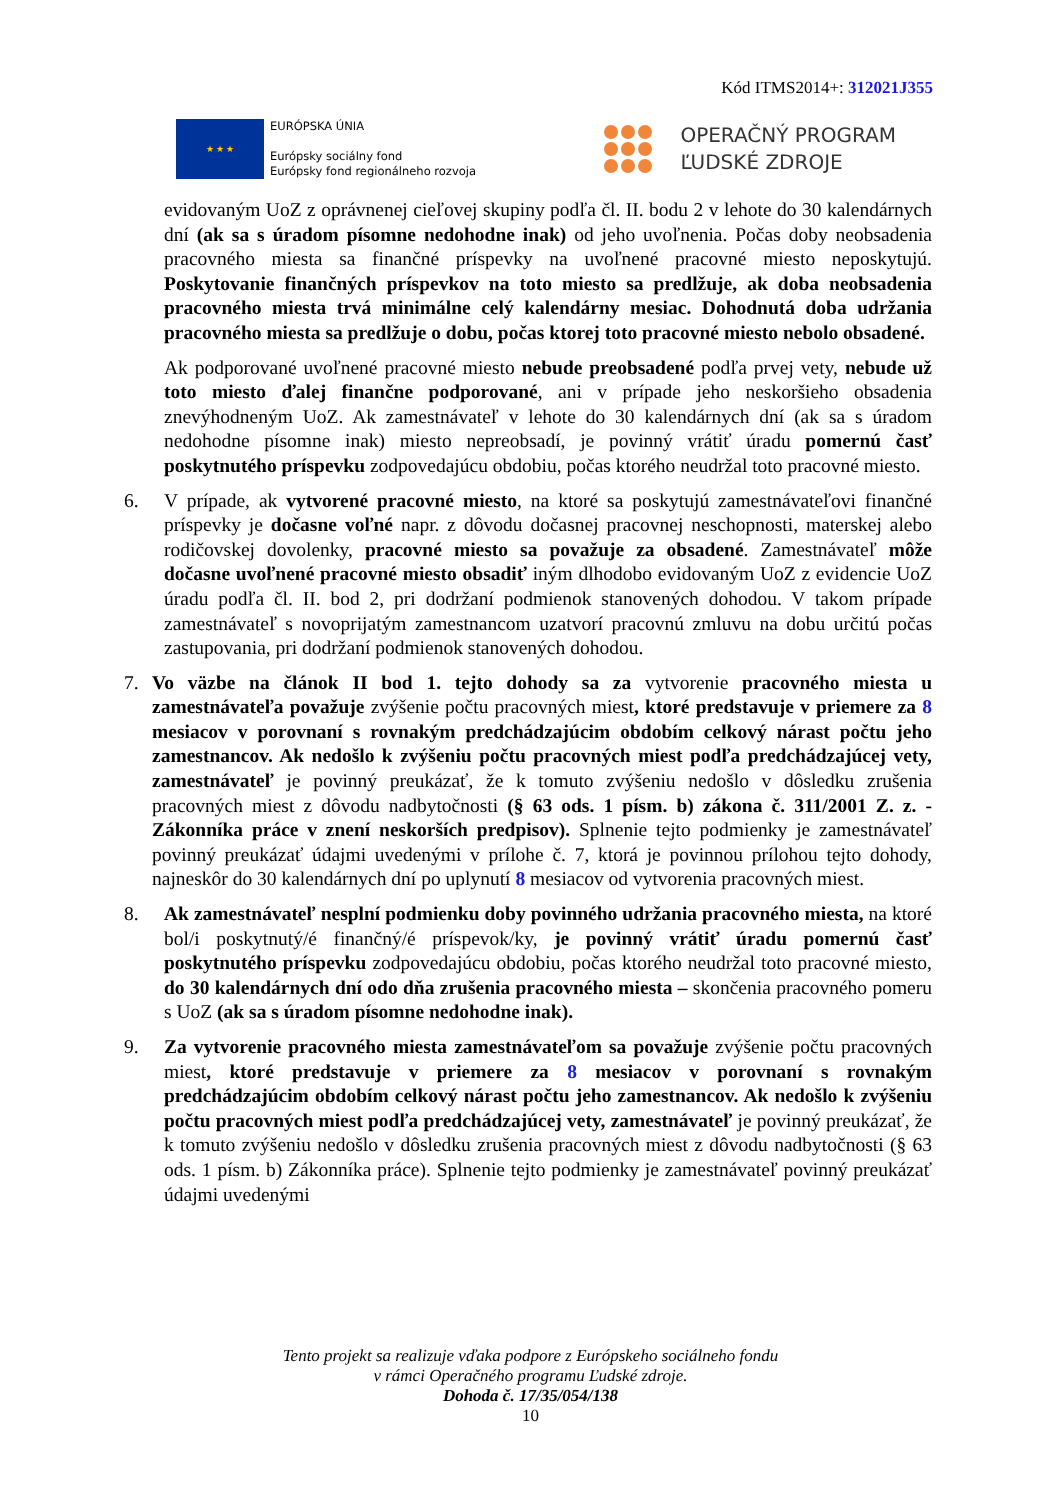Kód ITMS2014+: 312021J355
★ ★ ★
EURÓPSKA ÚNIA
Európsky sociálny fond
Európsky fond regionálneho rozvoja
OPERAČNÝ PROGRAM
ĽUDSKÉ ZDROJE
evidovaným UoZ z oprávnenej cieľovej skupiny podľa čl. II. bodu 2 v lehote do 30 kalendárnych dní (ak sa s úradom písomne nedohodne inak) od jeho uvoľnenia. Počas doby neobsadenia pracovného miesta sa finančné príspevky na uvoľnené pracovné miesto neposkytujú. Poskytovanie finančných príspevkov na toto miesto sa predlžuje, ak doba neobsadenia pracovného miesta trvá minimálne celý kalendárny mesiac. Dohodnutá doba udržania pracovného miesta sa predlžuje o dobu, počas ktorej toto pracovné miesto nebolo obsadené.
Ak podporované uvoľnené pracovné miesto nebude preobsadené podľa prvej vety, nebude už toto miesto ďalej finančne podporované, ani v prípade jeho neskoršieho obsadenia znevýhodneným UoZ. Ak zamestnávateľ v lehote do 30 kalendárnych dní (ak sa s úradom nedohodne písomne inak) miesto nepreobsadí, je povinný vrátiť úradu pomernú časť poskytnutého príspevku zodpovedajúcu obdobiu, počas ktorého neudržal toto pracovné miesto.
6. V prípade, ak vytvorené pracovné miesto, na ktoré sa poskytujú zamestnávateľovi finančné príspevky je dočasne voľné napr. z dôvodu dočasnej pracovnej neschopnosti, materskej alebo rodičovskej dovolenky, pracovné miesto sa považuje za obsadené. Zamestnávateľ môže dočasne uvoľnené pracovné miesto obsadiť iným dlhodobo evidovaným UoZ z evidencie UoZ úradu podľa čl. II. bod 2, pri dodržaní podmienok stanovených dohodou. V takom prípade zamestnávateľ s novoprijatým zamestnancom uzatvorí pracovnú zmluvu na dobu určitú počas zastupovania, pri dodržaní podmienok stanovených dohodou.
7. Vo väzbe na článok II bod 1. tejto dohody sa za vytvorenie pracovného miesta u zamestnávateľa považuje zvýšenie počtu pracovných miest, ktoré predstavuje v priemere za 8 mesiacov v porovnaní s rovnakým predchádzajúcim obdobím celkový nárast počtu jeho zamestnancov. Ak nedošlo k zvýšeniu počtu pracovných miest podľa predchádzajúcej vety, zamestnávateľ je povinný preukázať, že k tomuto zvýšeniu nedošlo v dôsledku zrušenia pracovných miest z dôvodu nadbytočnosti (§ 63 ods. 1 písm. b) zákona č. 311/2001 Z. z. - Zákonníka práce v znení neskorších predpisov). Splnenie tejto podmienky je zamestnávateľ povinný preukázať údajmi uvedenými v prílohe č. 7, ktorá je povinnou prílohou tejto dohody, najneskôr do 30 kalendárnych dní po uplynutí 8 mesiacov od vytvorenia pracovných miest.
8. Ak zamestnávateľ nesplní podmienku doby povinného udržania pracovného miesta, na ktoré bol/i poskytnutý/é finančný/é príspevok/ky, je povinný vrátiť úradu pomernú časť poskytnutého príspevku zodpovedajúcu obdobiu, počas ktorého neudržal toto pracovné miesto, do 30 kalendárnych dní odo dňa zrušenia pracovného miesta – skončenia pracovného pomeru s UoZ (ak sa s úradom písomne nedohodne inak).
9. Za vytvorenie pracovného miesta zamestnávateľom sa považuje zvýšenie počtu pracovných miest, ktoré predstavuje v priemere za 8 mesiacov v porovnaní s rovnakým predchádzajúcim obdobím celkový nárast počtu jeho zamestnancov. Ak nedošlo k zvýšeniu počtu pracovných miest podľa predchádzajúcej vety, zamestnávateľ je povinný preukázať, že k tomuto zvýšeniu nedošlo v dôsledku zrušenia pracovných miest z dôvodu nadbytočnosti (§ 63 ods. 1 písm. b) Zákonníka práce). Splnenie tejto podmienky je zamestnávateľ povinný preukázať údajmi uvedenými
Tento projekt sa realizuje vďaka podpore z Európskeho sociálneho fondu
v rámci Operačného programu Ľudské zdroje.
Dohoda č. 17/35/054/138
10